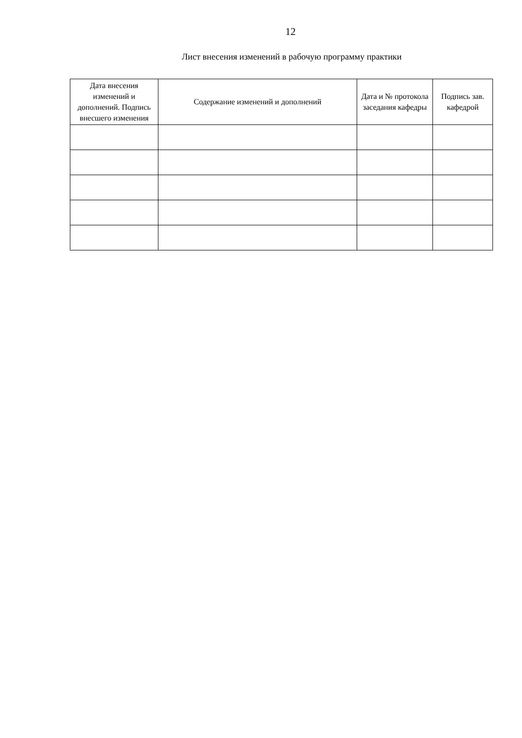12
Лист внесения изменений в рабочую программу практики
| Дата внесения изменений и дополнений. Подпись внесшего изменения | Содержание изменений и дополнений | Дата и № протокола заседания кафедры | Подпись зав. кафедрой |
| --- | --- | --- | --- |